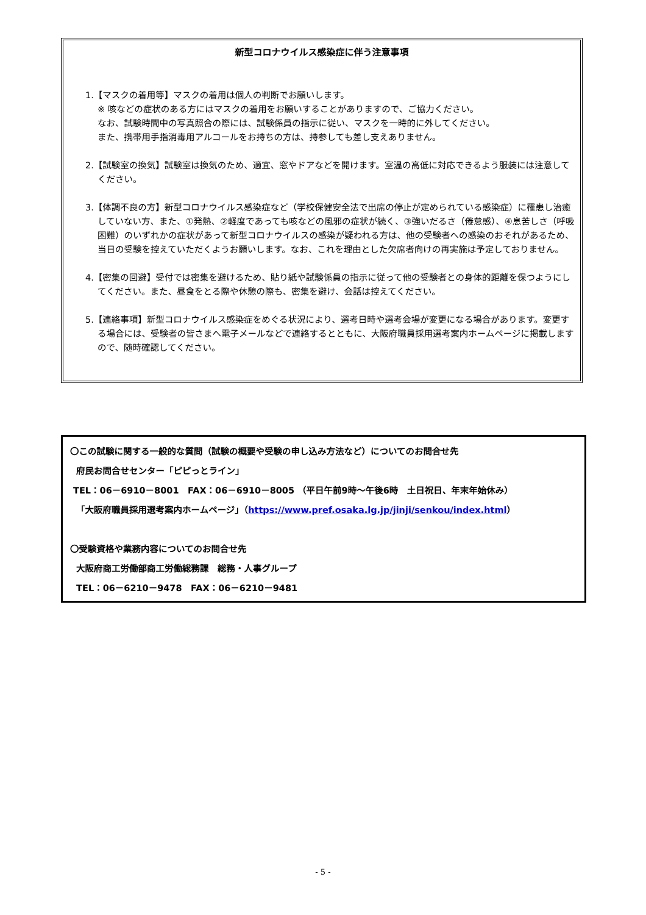新型コロナウイルス感染症に伴う注意事項
1.【マスクの着用等】マスクの着用は個人の判断でお願いします。
※ 咳などの症状のある方にはマスクの着用をお願いすることがありますので、ご協力ください。
なお、試験時間中の写真照合の際には、試験係員の指示に従い、マスクを一時的に外してください。
また、携帯用手指消毒用アルコールをお持ちの方は、持参しても差し支えありません。
2.【試験室の換気】試験室は換気のため、適宜、窓やドアなどを開けます。室温の高低に対応できるよう服装には注意してください。
3.【体調不良の方】新型コロナウイルス感染症など（学校保健安全法で出席の停止が定められている感染症）に罹患し治癒していない方、また、①発熱、②軽度であっても咳などの風邪の症状が続く、③強いだるさ（倦怠感）、④息苦しさ（呼吸困難）のいずれかの症状があって新型コロナウイルスの感染が疑われる方は、他の受験者への感染のおそれがあるため、当日の受験を控えていただくようお願いします。なお、これを理由とした欠席者向けの再実施は予定しておりません。
4.【密集の回避】受付では密集を避けるため、貼り紙や試験係員の指示に従って他の受験者との身体的距離を保つようにしてください。また、昼食をとる際や休憩の際も、密集を避け、会話は控えてください。
5.【連絡事項】新型コロナウイルス感染症をめぐる状況により、選考日時や選考会場が変更になる場合があります。変更する場合には、受験者の皆さまへ電子メールなどで連絡するとともに、大阪府職員採用選考案内ホームページに掲載しますので、随時確認してください。
〇この試験に関する一般的な質問（試験の概要や受験の申し込み方法など）についてのお問合せ先
府民お問合せセンター「ピピっとライン」
TEL：06－6910－8001　FAX：06－6910－8005 （平日午前9時～午後6時　土日祝日、年末年始休み）
「大阪府職員採用選考案内ホームページ」（https://www.pref.osaka.lg.jp/jinji/senkou/index.html）
〇受験資格や業務内容についてのお問合せ先
大阪府商工労働部商工労働総務課　総務・人事グループ
TEL：06－6210－9478　FAX：06－6210－9481
- 5 -